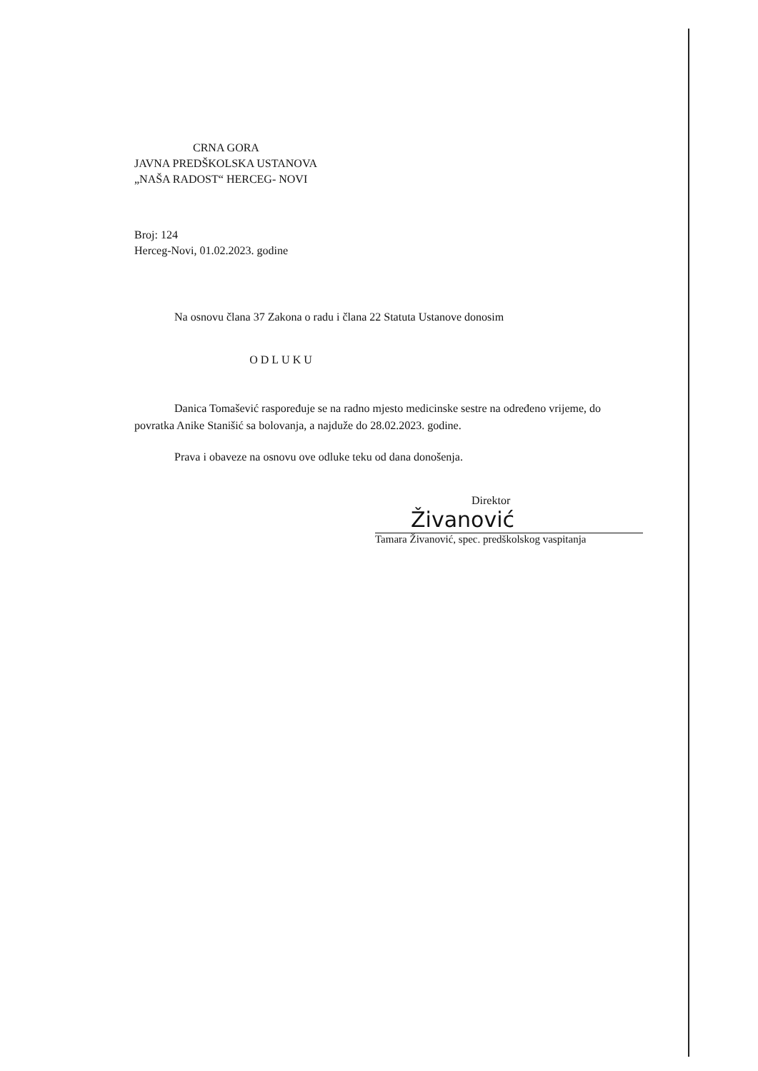CRNA GORA
JAVNA PREDŠKOLSKA USTANOVA
„NAŠA RADOST“ HERCEG- NOVI
Broj: 124
Herceg-Novi, 01.02.2023. godine
Na osnovu člana 37 Zakona o radu i člana 22 Statuta Ustanove donosim
ODLUKU
Danica Tomašević raspoređuje se na radno mjesto medicinske sestre na određeno vrijeme, do povratka Anike Stanišić sa bolovanja, a najduže do 28.02.2023. godine.
Prava i obaveze na osnovu ove odluke teku od dana donošenja.
Direktor
Živanović
Tamara Živanović, spec. predškolskog vaspitanja